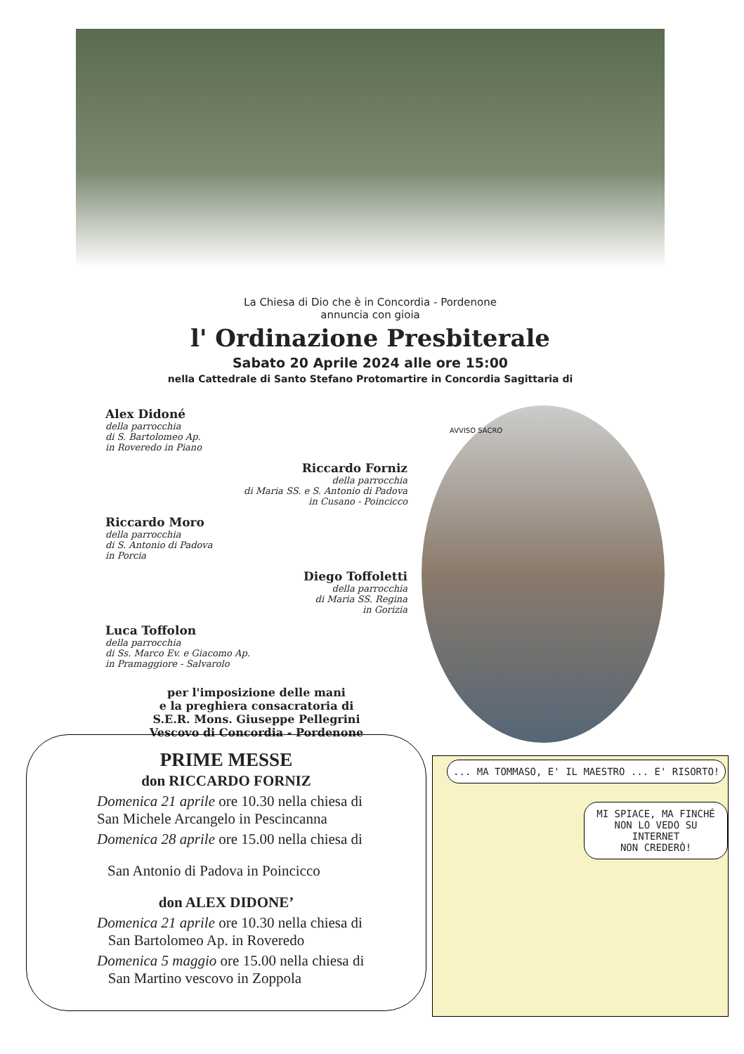La Chiesa di Dio che è in Concordia - Pordenone
annuncia con gioia
l' Ordinazione Presbiterale
Sabato 20 Aprile 2024 alle ore 15:00
nella Cattedrale di Santo Stefano Protomartire in Concordia Sagittaria di
Alex Didoné
della parrocchia
di S. Bartolomeo Ap.
in Roveredo in Piano
Riccardo Forniz
della parrocchia
di Maria SS. e S. Antonio di Padova
in Cusano - Poincicco
Riccardo Moro
della parrocchia
di S. Antonio di Padova
in Porcia
Diego Toffoletti
della parrocchia
di Maria SS. Regina
in Gorizia
Luca Toffolon
della parrocchia
di Ss. Marco Ev. e Giacomo Ap.
in Pramaggiore - Salvarolo
per l'imposizione delle mani
e la preghiera consacratoria di
S.E.R. Mons. Giuseppe Pellegrini
Vescovo di Concordia - Pordenone
AVVISO SACRO
PRIME MESSE
don RICCARDO FORNIZ
Domenica 21 aprile ore 10.30 nella chiesa di
San Michele Arcangelo in Pescincanna
Domenica 28 aprile ore 15.00 nella chiesa di
San Antonio di Padova in Poincicco
don ALEX DIDONE’
Domenica 21 aprile ore 10.30 nella chiesa di
San Bartolomeo Ap. in Roveredo
Domenica 5 maggio ore 15.00 nella chiesa di
San Martino vescovo in Zoppola
... MA TOMMASO, E' IL MAESTRO ... E' RISORTO!
MI SPIACE, MA FINCHÉ
NON LO VEDO SU INTERNET
NON CREDERÒ!